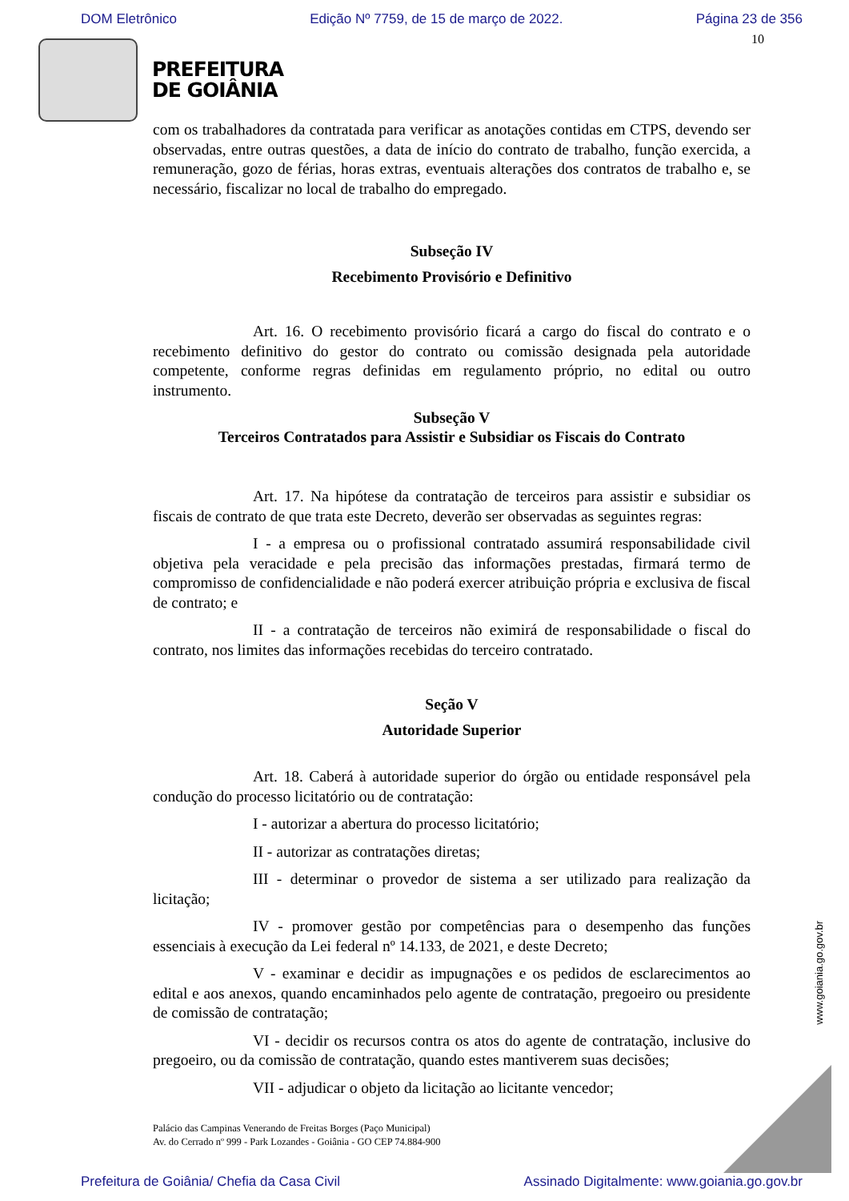DOM Eletrônico Edição Nº 7759, de 15 de março de 2022. Página 23 de 356
10
PREFEITURA
DE GOIÂNIA
com os trabalhadores da contratada para verificar as anotações contidas em CTPS, devendo ser observadas, entre outras questões, a data de início do contrato de trabalho, função exercida, a remuneração, gozo de férias, horas extras, eventuais alterações dos contratos de trabalho e, se necessário, fiscalizar no local de trabalho do empregado.
Subseção IV
Recebimento Provisório e Definitivo
Art. 16. O recebimento provisório ficará a cargo do fiscal do contrato e o recebimento definitivo do gestor do contrato ou comissão designada pela autoridade competente, conforme regras definidas em regulamento próprio, no edital ou outro instrumento.
Subseção V
Terceiros Contratados para Assistir e Subsidiar os Fiscais do Contrato
Art. 17. Na hipótese da contratação de terceiros para assistir e subsidiar os fiscais de contrato de que trata este Decreto, deverão ser observadas as seguintes regras:
I - a empresa ou o profissional contratado assumirá responsabilidade civil objetiva pela veracidade e pela precisão das informações prestadas, firmará termo de compromisso de confidencialidade e não poderá exercer atribuição própria e exclusiva de fiscal de contrato; e
II - a contratação de terceiros não eximirá de responsabilidade o fiscal do contrato, nos limites das informações recebidas do terceiro contratado.
Seção V
Autoridade Superior
Art. 18. Caberá à autoridade superior do órgão ou entidade responsável pela condução do processo licitatório ou de contratação:
I - autorizar a abertura do processo licitatório;
II - autorizar as contratações diretas;
III - determinar o provedor de sistema a ser utilizado para realização da licitação;
IV - promover gestão por competências para o desempenho das funções essenciais à execução da Lei federal nº 14.133, de 2021, e deste Decreto;
V - examinar e decidir as impugnações e os pedidos de esclarecimentos ao edital e aos anexos, quando encaminhados pelo agente de contratação, pregoeiro ou presidente de comissão de contratação;
VI - decidir os recursos contra os atos do agente de contratação, inclusive do pregoeiro, ou da comissão de contratação, quando estes mantiverem suas decisões;
VII - adjudicar o objeto da licitação ao licitante vencedor;
Palácio das Campinas Venerando de Freitas Borges (Paço Municipal)
Av. do Cerrado nº 999 - Park Lozandes - Goiânia - GO CEP 74.884-900
www.goiania.go.gov.br
Prefeitura de Goiânia/ Chefia da Casa Civil Assinado Digitalmente: www.goiania.go.gov.br